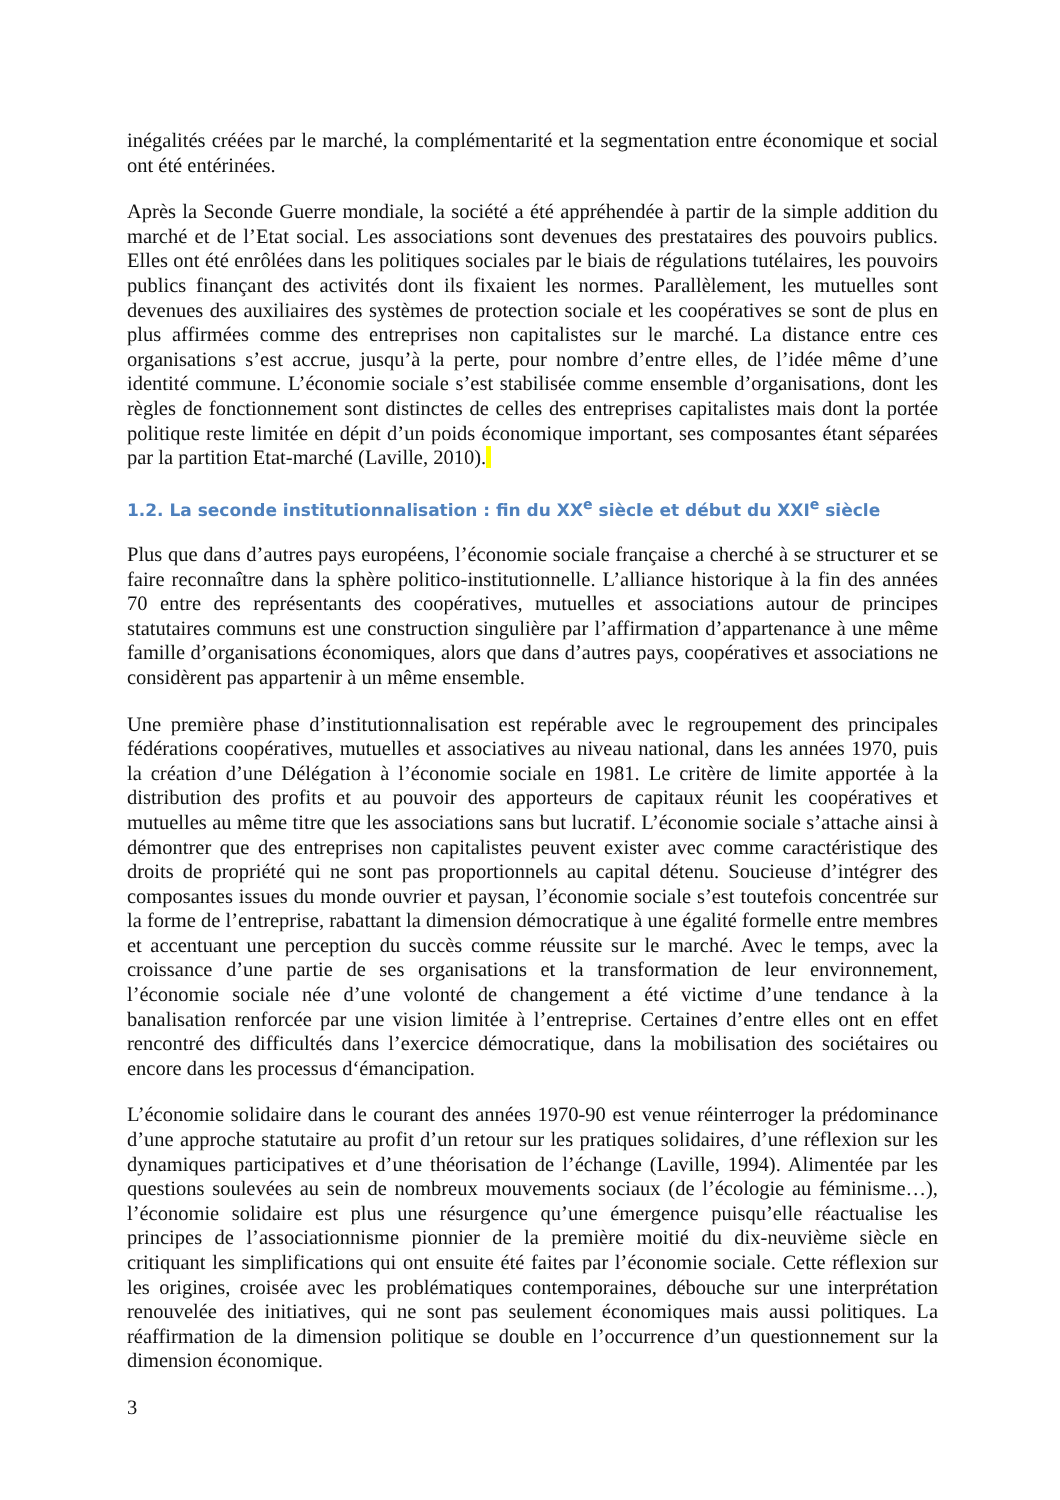inégalités créées par le marché, la complémentarité et la segmentation entre économique et social ont été entérinées.
Après la Seconde Guerre mondiale, la société a été appréhendée à partir de la simple addition du marché et de l’Etat social. Les associations sont devenues des prestataires des pouvoirs publics. Elles ont été enrôlées dans les politiques sociales par le biais de régulations tutélaires, les pouvoirs publics finançant des activités dont ils fixaient les normes. Parallèlement, les mutuelles sont devenues des auxiliaires des systèmes de protection sociale et les coopératives se sont de plus en plus affirmées comme des entreprises non capitalistes sur le marché. La distance entre ces organisations s’est accrue, jusqu’à la perte, pour nombre d’entre elles, de l’idée même d’une identité commune. L’économie sociale s’est stabilisée comme ensemble d’organisations, dont les règles de fonctionnement sont distinctes de celles des entreprises capitalistes mais dont la portée politique reste limitée en dépit d’un poids économique important, ses composantes étant séparées par la partition Etat-marché (Laville, 2010).
1.2. La seconde institutionnalisation : fin du XX<sup>e</sup> siècle et début du XXI<sup>e</sup> siècle
Plus que dans d’autres pays européens, l’économie sociale française a cherché à se structurer et se faire reconnaître dans la sphère politico-institutionnelle. L’alliance historique à la fin des années 70 entre des représentants des coopératives, mutuelles et associations autour de principes statutaires communs est une construction singulière par l’affirmation d’appartenance à une même famille d’organisations économiques, alors que dans d’autres pays, coopératives et associations ne considèrent pas appartenir à un même ensemble.
Une première phase d’institutionnalisation est repérable avec le regroupement des principales fédérations coopératives, mutuelles et associatives au niveau national, dans les années 1970, puis la création d’une Délégation à l’économie sociale en 1981. Le critère de limite apportée à la distribution des profits et au pouvoir des apporteurs de capitaux réunit les coopératives et mutuelles au même titre que les associations sans but lucratif. L’économie sociale s’attache ainsi à démontrer que des entreprises non capitalistes peuvent exister avec comme caractéristique des droits de propriété qui ne sont pas proportionnels au capital détenu. Soucieuse d’intégrer des composantes issues du monde ouvrier et paysan, l’économie sociale s’est toutefois concentrée sur la forme de l’entreprise, rabattant la dimension démocratique à une égalité formelle entre membres et accentuant une perception du succès comme réussite sur le marché. Avec le temps, avec la croissance d’une partie de ses organisations et la transformation de leur environnement, l’économie sociale née d’une volonté de changement a été victime d’une tendance à la banalisation renforcée par une vision limitée à l’entreprise. Certaines d’entre elles ont en effet rencontré des difficultés dans l’exercice démocratique, dans la mobilisation des sociétaires ou encore dans les processus d‘émancipation.
L’économie solidaire dans le courant des années 1970-90 est venue réinterroger la prédominance d’une approche statutaire au profit d’un retour sur les pratiques solidaires, d’une réflexion sur les dynamiques participatives et d’une théorisation de l’échange (Laville, 1994). Alimentée par les questions soulevées au sein de nombreux mouvements sociaux (de l’écologie au féminisme…), l’économie solidaire est plus une résurgence qu’une émergence puisqu’elle réactualise les principes de l’associationnisme pionnier de la première moitié du dix-neuvième siècle en critiquant les simplifications qui ont ensuite été faites par l’économie sociale. Cette réflexion sur les origines, croisée avec les problématiques contemporaines, débouche sur une interprétation renouvelée des initiatives, qui ne sont pas seulement économiques mais aussi politiques. La réaffirmation de la dimension politique se double en l’occurrence d’un questionnement sur la dimension économique.
3